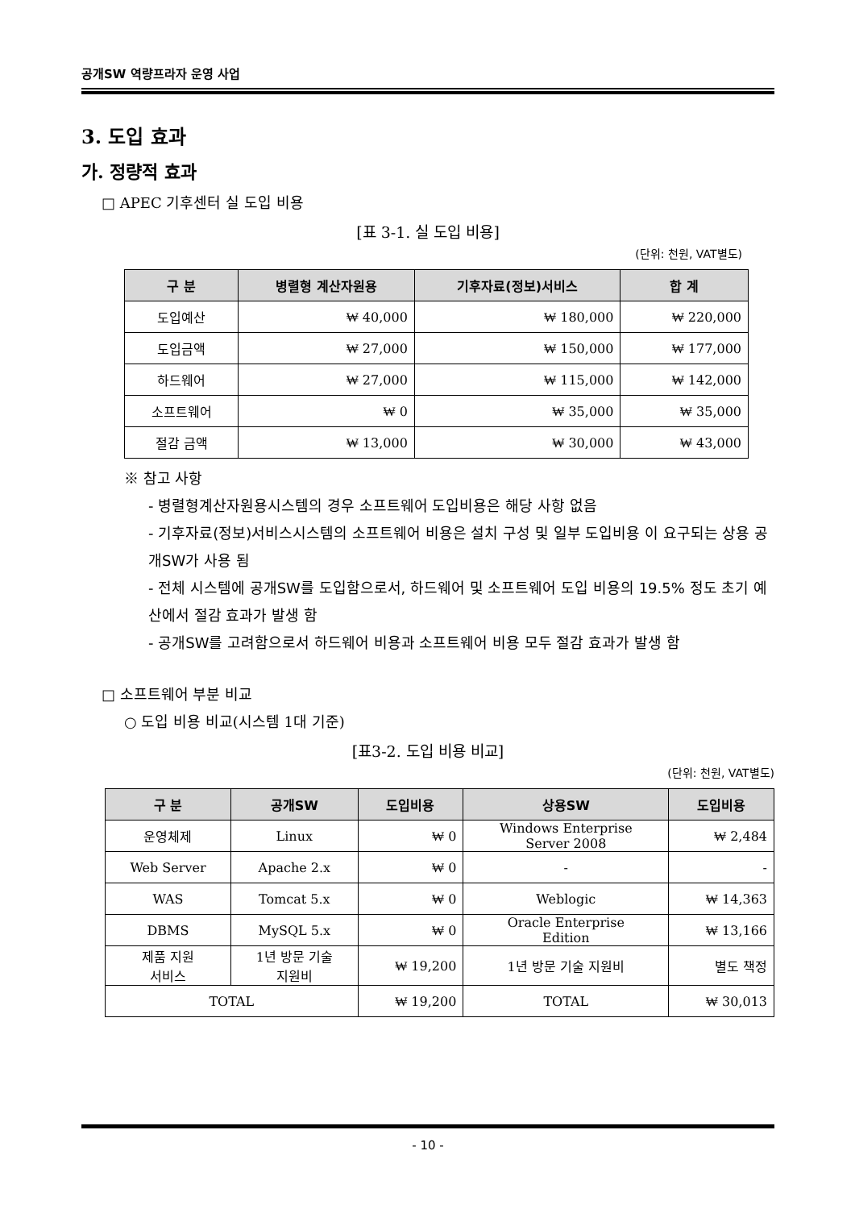공개SW 역량프라자 운영 사업
3. 도입 효과
가. 정량적 효과
□ APEC 기후센터 실 도입 비용
[표 3-1. 실 도입 비용]
(단위: 천원, VAT별도)
| 구 분 | 병렬형 계산자원용 | 기후자료(정보)서비스 | 합 계 |
| --- | --- | --- | --- |
| 도입예산 | ₩ 40,000 | ₩ 180,000 | ₩ 220,000 |
| 도입금액 | ₩ 27,000 | ₩ 150,000 | ₩ 177,000 |
| 하드웨어 | ₩ 27,000 | ₩ 115,000 | ₩ 142,000 |
| 소프트웨어 | ₩ 0 | ₩ 35,000 | ₩ 35,000 |
| 절감 금액 | ₩ 13,000 | ₩ 30,000 | ₩ 43,000 |
※ 참고 사항
- 병렬형계산자원용시스템의 경우 소프트웨어 도입비용은 해당 사항 없음
- 기후자료(정보)서비스시스템의 소프트웨어 비용은 설치 구성 및 일부 도입비용 이 요구되는 상용 공개SW가 사용 됨
- 전체 시스템에 공개SW를 도입함으로서, 하드웨어 및 소프트웨어 도입 비용의 19.5% 정도 초기 예산에서 절감 효과가 발생 함
- 공개SW를 고려함으로서 하드웨어 비용과 소프트웨어 비용 모두 절감 효과가 발생 함
□ 소프트웨어 부분 비교
○ 도입 비용 비교(시스템 1대 기준)
[표3-2. 도입 비용 비교]
(단위: 천원, VAT별도)
| 구 분 | 공개SW | 도입비용 | 상용SW | 도입비용 |
| --- | --- | --- | --- | --- |
| 운영체제 | Linux | ₩ 0 | Windows Enterprise Server 2008 | ₩ 2,484 |
| Web Server | Apache 2.x | ₩ 0 | - | - |
| WAS | Tomcat 5.x | ₩ 0 | Weblogic | ₩ 14,363 |
| DBMS | MySQL 5.x | ₩ 0 | Oracle Enterprise Edition | ₩ 13,166 |
| 제품 지원 서비스 | 1년 방문 기술 지원비 | ₩ 19,200 | 1년 방문 기술 지원비 | 별도 책정 |
| TOTAL | | ₩ 19,200 | TOTAL | ₩ 30,013 |
- 10 -